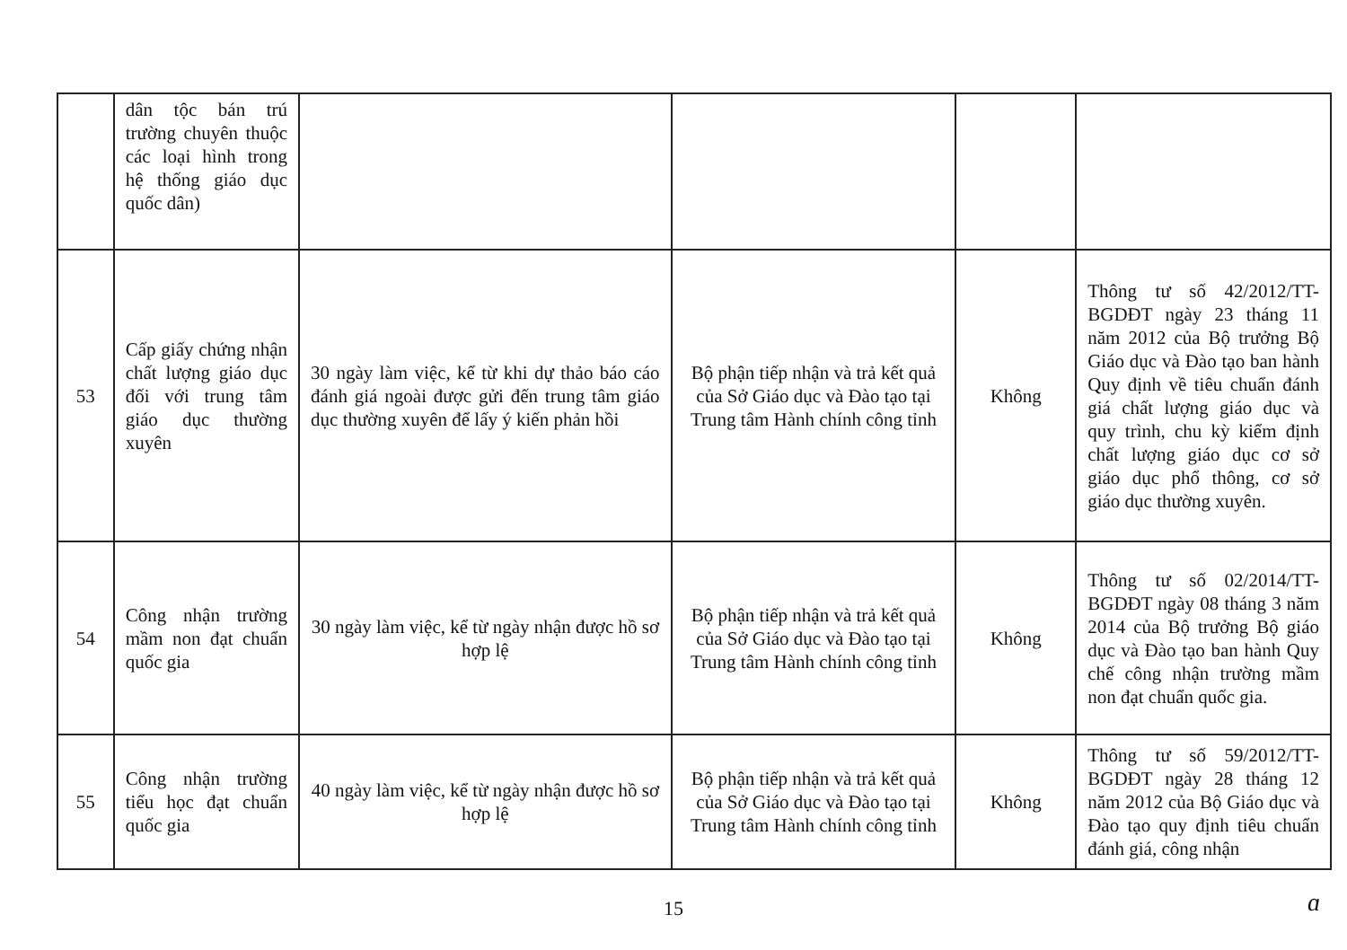| | dân tộc bán trú trường chuyên thuộc các loại hình trong hệ thống giáo dục quốc dân) | | | | |
| 53 | Cấp giấy chứng nhận chất lượng giáo dục đối với trung tâm giáo dục thường xuyên | 30 ngày làm việc, kể từ khi dự thảo báo cáo đánh giá ngoài được gửi đến trung tâm giáo dục thường xuyên để lấy ý kiến phản hồi | Bộ phận tiếp nhận và trả kết quả của Sở Giáo dục và Đào tạo tại Trung tâm Hành chính công tỉnh | Không | Thông tư số 42/2012/TT-BGDĐT ngày 23 tháng 11 năm 2012 của Bộ trưởng Bộ Giáo dục và Đào tạo ban hành Quy định về tiêu chuẩn đánh giá chất lượng giáo dục và quy trình, chu kỳ kiểm định chất lượng giáo dục cơ sở giáo dục phổ thông, cơ sở giáo dục thường xuyên. |
| 54 | Công nhận trường mầm non đạt chuẩn quốc gia | 30 ngày làm việc, kể từ ngày nhận được hồ sơ hợp lệ | Bộ phận tiếp nhận và trả kết quả của Sở Giáo dục và Đào tạo tại Trung tâm Hành chính công tỉnh | Không | Thông tư số 02/2014/TT-BGDĐT ngày 08 tháng 3 năm 2014 của Bộ trưởng Bộ giáo dục và Đào tạo ban hành Quy chế công nhận trường mầm non đạt chuẩn quốc gia. |
| 55 | Công nhận trường tiểu học đạt chuẩn quốc gia | 40 ngày làm việc, kể từ ngày nhận được hồ sơ hợp lệ | Bộ phận tiếp nhận và trả kết quả của Sở Giáo dục và Đào tạo tại Trung tâm Hành chính công tỉnh | Không | Thông tư số 59/2012/TT-BGDĐT ngày 28 tháng 12 năm 2012 của Bộ Giáo dục và Đào tạo quy định tiêu chuẩn đánh giá, công nhận |
15 ɑ